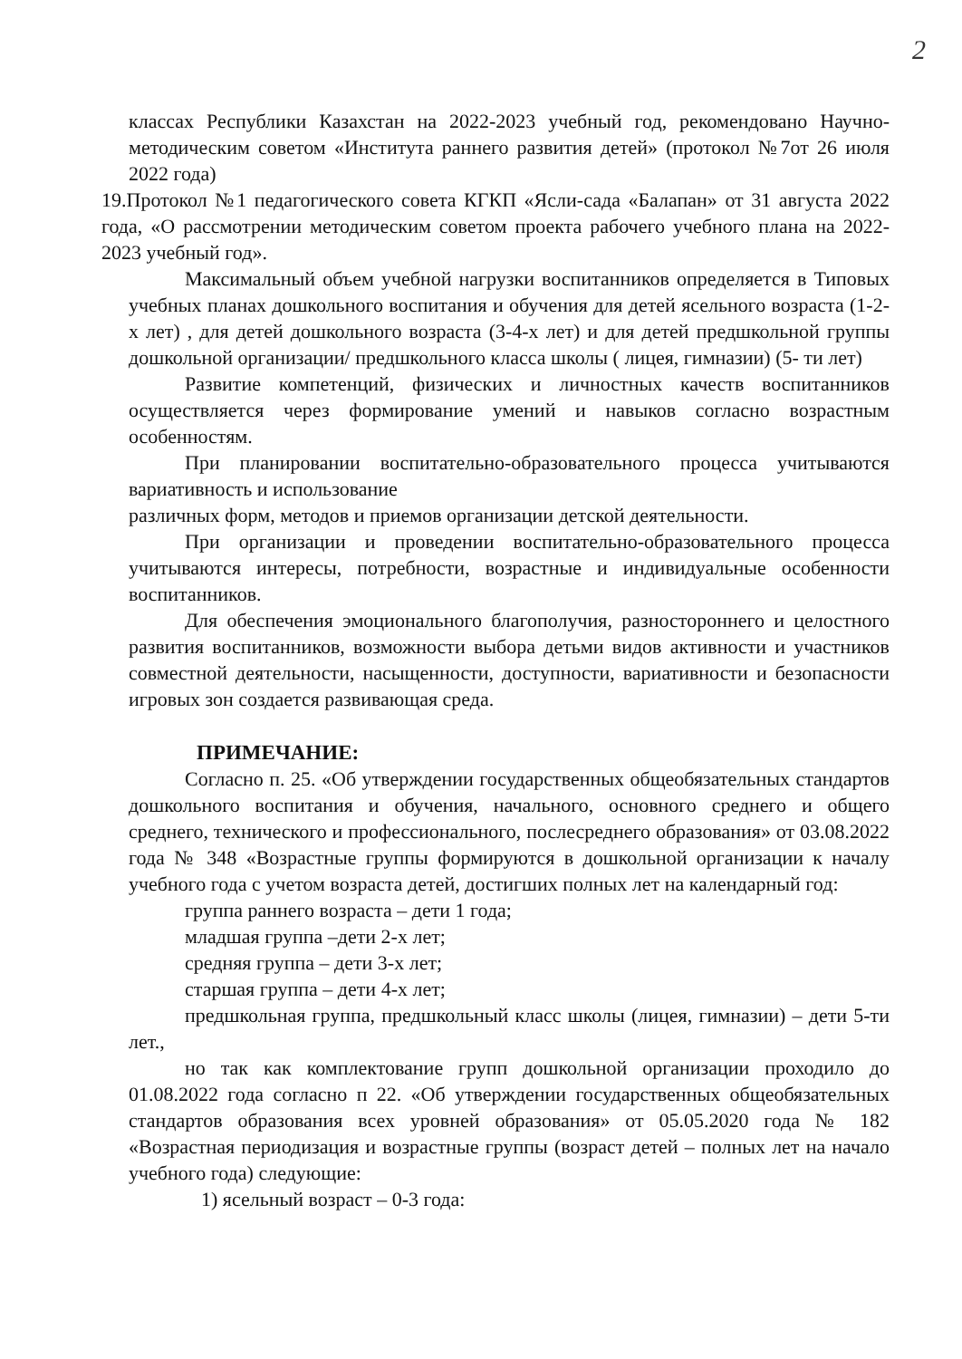2
классах Республики Казахстан на 2022-2023 учебный год, рекомендовано Научно-методическим советом «Института раннего развития детей» (протокол №7от 26 июля 2022 года)
19.Протокол №1 педагогического совета КГКП «Ясли-сада «Балапан» от 31 августа 2022 года, «О рассмотрении методическим советом проекта рабочего учебного плана на 2022-2023 учебный год».
Максимальный объем учебной нагрузки воспитанников определяется в Типовых учебных планах дошкольного воспитания и обучения для детей ясельного возраста (1-2-х лет) , для детей дошкольного возраста (3-4-х лет) и для детей предшкольной группы дошкольной организации/ предшкольного класса школы ( лицея, гимназии) (5- ти лет)
Развитие компетенций, физических и личностных качеств воспитанников осуществляется через формирование умений и навыков согласно возрастным особенностям.
При планировании воспитательно-образовательного процесса учитываются вариативность и использование
различных форм, методов и приемов организации детской деятельности.
При организации и проведении воспитательно-образовательного процесса учитываются интересы, потребности, возрастные и индивидуальные особенности воспитанников.
Для обеспечения эмоционального благополучия, разностороннего и целостного развития воспитанников, возможности выбора детьми видов активности и участников совместной деятельности, насыщенности, доступности, вариативности и безопасности игровых зон создается развивающая среда.
ПРИМЕЧАНИЕ:
Согласно п. 25. «Об утверждении государственных общеобязательных стандартов дошкольного воспитания и обучения, начального, основного среднего и общего среднего, технического и профессионального, послесреднего образования» от 03.08.2022 года № 348 «Возрастные группы формируются в дошкольной организации к началу учебного года с учетом возраста детей, достигших полных лет на календарный год:
группа раннего возраста – дети 1 года;
младшая группа –дети 2-х лет;
средняя группа – дети 3-х лет;
старшая группа – дети 4-х лет;
предшкольная группа, предшкольный класс школы (лицея, гимназии) – дети 5-ти лет.,
но так как комплектование групп дошкольной организации проходило до 01.08.2022 года согласно п 22. «Об утверждении государственных общеобязательных стандартов образования всех уровней образования» от 05.05.2020 года № 182 «Возрастная периодизация и возрастные группы (возраст детей – полных лет на начало учебного года) следующие:
1) ясельный возраст – 0-3 года: